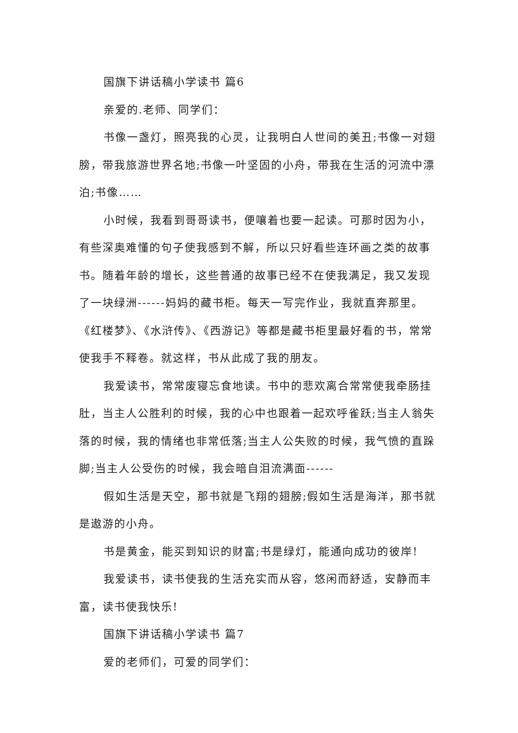国旗下讲话稿小学读书 篇6
亲爱的.老师、同学们：
书像一盏灯，照亮我的心灵，让我明白人世间的美丑;书像一对翅膀，带我旅游世界名地;书像一叶坚固的小舟，带我在生活的河流中漂泊;书像……
小时候，我看到哥哥读书，便嚷着也要一起读。可那时因为小，有些深奥难懂的句子使我感到不解，所以只好看些连环画之类的故事书。随着年龄的增长，这些普通的故事已经不在使我满足，我又发现了一块绿洲------妈妈的藏书柜。每天一写完作业，我就直奔那里。《红楼梦》、《水浒传》、《西游记》等都是藏书柜里最好看的书，常常使我手不释卷。就这样，书从此成了我的朋友。
我爱读书，常常废寝忘食地读。书中的悲欢离合常常使我牵肠挂肚，当主人公胜利的时候，我的心中也跟着一起欢呼雀跃;当主人翁失落的时候，我的情绪也非常低落;当主人公失败的时候，我气愤的直跺脚;当主人公受伤的时候，我会暗自泪流满面------
假如生活是天空，那书就是飞翔的翅膀;假如生活是海洋，那书就是遨游的小舟。
书是黄金，能买到知识的财富;书是绿灯，能通向成功的彼岸!
我爱读书，读书使我的生活充实而从容，悠闲而舒适，安静而丰富，读书使我快乐!
国旗下讲话稿小学读书 篇7
爱的老师们，可爱的同学们：